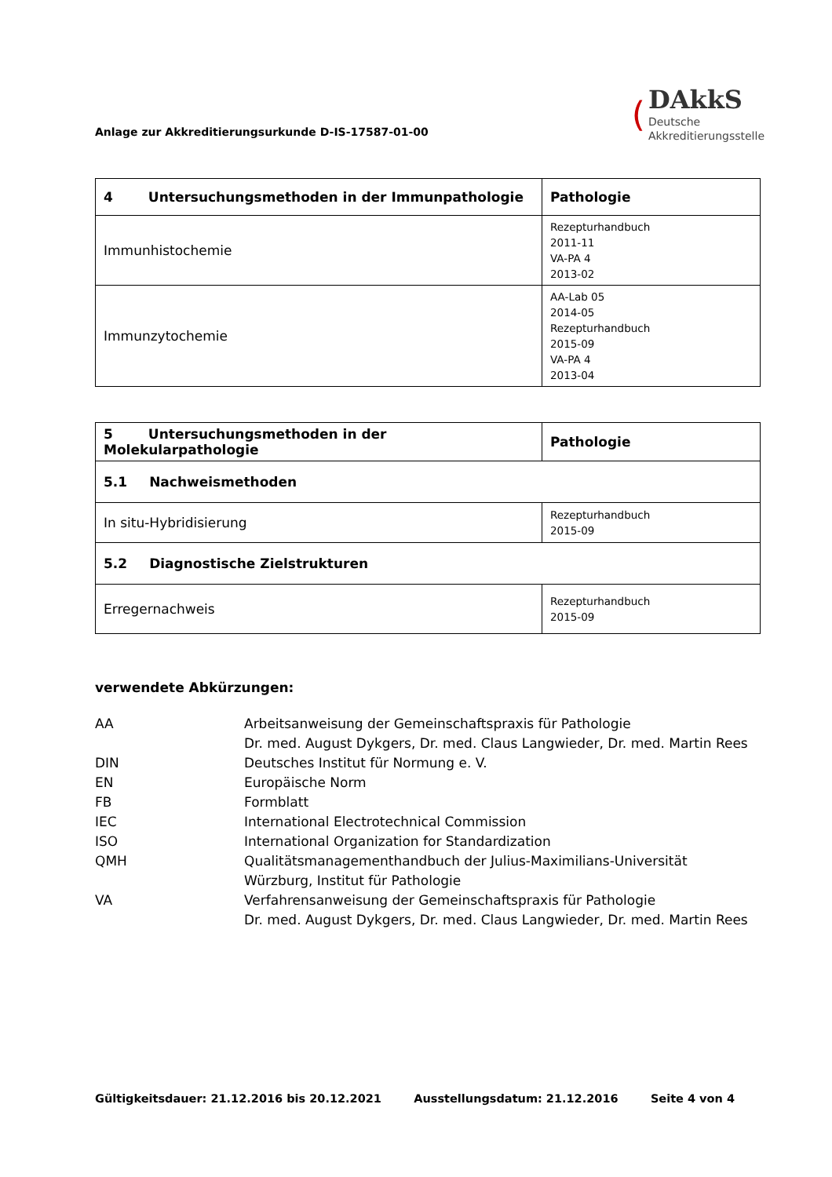Anlage zur Akkreditierungsurkunde D-IS-17587-01-00
(
DAkkS
Deutsche
Akkreditierungsstelle
| 4 Untersuchungsmethoden in der Immunpathologie | Pathologie |
| --- | --- |
| Immunhistochemie | Rezepturhandbuch 2011-11 VA-PA 4 2013-02 |
| Immunzytochemie | AA-Lab 05 2014-05 Rezepturhandbuch 2015-09 VA-PA 4 2013-04 |
| 5 Untersuchungsmethoden in der Molekularpathologie | Pathologie |
| --- | --- |
| 5.1 Nachweismethoden | |
| In situ-Hybridisierung | Rezepturhandbuch 2015-09 |
| 5.2 Diagnostische Zielstrukturen | |
| Erregernachweis | Rezepturhandbuch 2015-09 |
verwendete Abkürzungen:
AA
Arbeitsanweisung der Gemeinschaftspraxis für Pathologie
Dr. med. August Dykgers, Dr. med. Claus Langwieder, Dr. med. Martin Rees
DIN
Deutsches Institut für Normung e. V.
EN
Europäische Norm
FB
Formblatt
IEC
International Electrotechnical Commission
ISO
International Organization for Standardization
QMH
Qualitätsmanagementhandbuch der Julius-Maximilians-Universität
Würzburg, Institut für Pathologie
VA
Verfahrensanweisung der Gemeinschaftspraxis für Pathologie
Dr. med. August Dykgers, Dr. med. Claus Langwieder, Dr. med. Martin Rees
Gültigkeitsdauer: 21.12.2016 bis 20.12.2021 Ausstellungsdatum: 21.12.2016 Seite 4 von 4